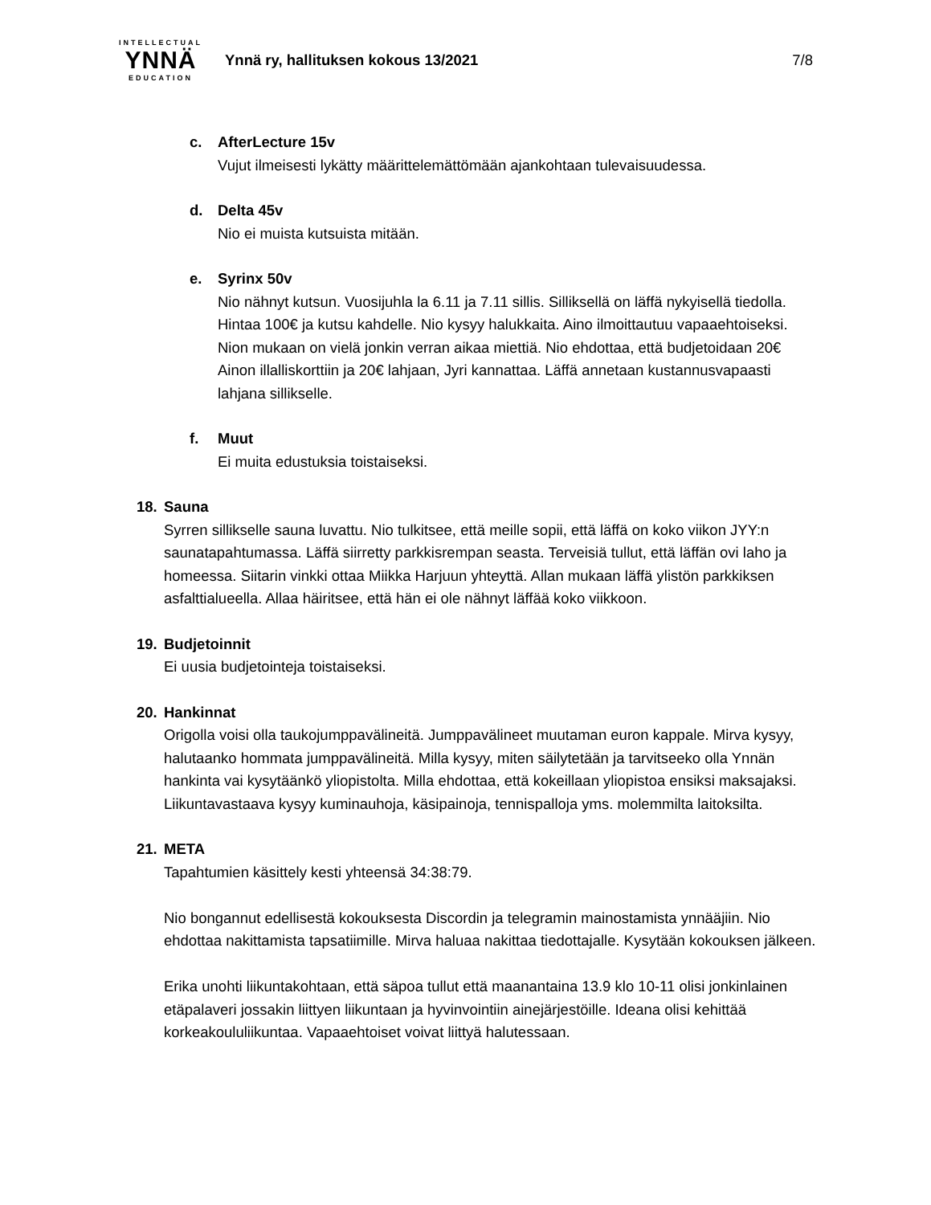INTELLECTUAL
YNNÄ
EDUCATION
Ynnä ry, hallituksen kokous 13/2021
7/8
c. AfterLecture 15v
Vujut ilmeisesti lykätty määrittelemättömään ajankohtaan tulevaisuudessa.
d. Delta 45v
Nio ei muista kutsuista mitään.
e. Syrinx 50v
Nio nähnyt kutsun. Vuosijuhla la 6.11 ja 7.11 sillis. Silliksellä on läffä nykyisellä tiedolla. Hintaa 100€ ja kutsu kahdelle. Nio kysyy halukkaita. Aino ilmoittautuu vapaaehtoiseksi. Nion mukaan on vielä jonkin verran aikaa miettiä. Nio ehdottaa, että budjetoidaan 20€ Ainon illalliskorttiin ja 20€ lahjaan, Jyri kannattaa. Läffä annetaan kustannusvapaasti lahjana sillikselle.
f. Muut
Ei muita edustuksia toistaiseksi.
18. Sauna
Syrren sillikselle sauna luvattu. Nio tulkitsee, että meille sopii, että läffä on koko viikon JYY:n saunatapahtumassa. Läffä siirretty parkkisrempan seasta. Terveisiä tullut, että läffän ovi laho ja homeessa. Siitarin vinkki ottaa Miikka Harjuun yhteyttä. Allan mukaan läffä ylistön parkkiksen asfalttialueella. Allaa häiritsee, että hän ei ole nähnyt läffää koko viikkoon.
19. Budjetoinnit
Ei uusia budjetointeja toistaiseksi.
20. Hankinnat
Origolla voisi olla taukojumppavälineitä. Jumppavälineet muutaman euron kappale. Mirva kysyy, halutaanko hommata jumppavälineitä. Milla kysyy, miten säilytetään ja tarvitseeko olla Ynnän hankinta vai kysytäänkö yliopistolta. Milla ehdottaa, että kokeillaan yliopistoa ensiksi maksajaksi. Liikuntavastaava kysyy kuminauhoja, käsipainoja, tennispalloja yms. molemmilta laitoksilta.
21. META
Tapahtumien käsittely kesti yhteensä 34:38:79.
Nio bongannut edellisestä kokouksesta Discordin ja telegramin mainostamista ynnääjiin. Nio ehdottaa nakittamista tapsatiimille. Mirva haluaa nakittaa tiedottajalle. Kysytään kokouksen jälkeen.
Erika unohti liikuntakohtaan, että säpoa tullut että maanantaina 13.9 klo 10-11 olisi jonkinlainen etäpalaveri jossakin liittyen liikuntaan ja hyvinvointiin ainejärjestöille. Ideana olisi kehittää korkeakoululiikuntaa. Vapaaehtoiset voivat liittyä halutessaan.